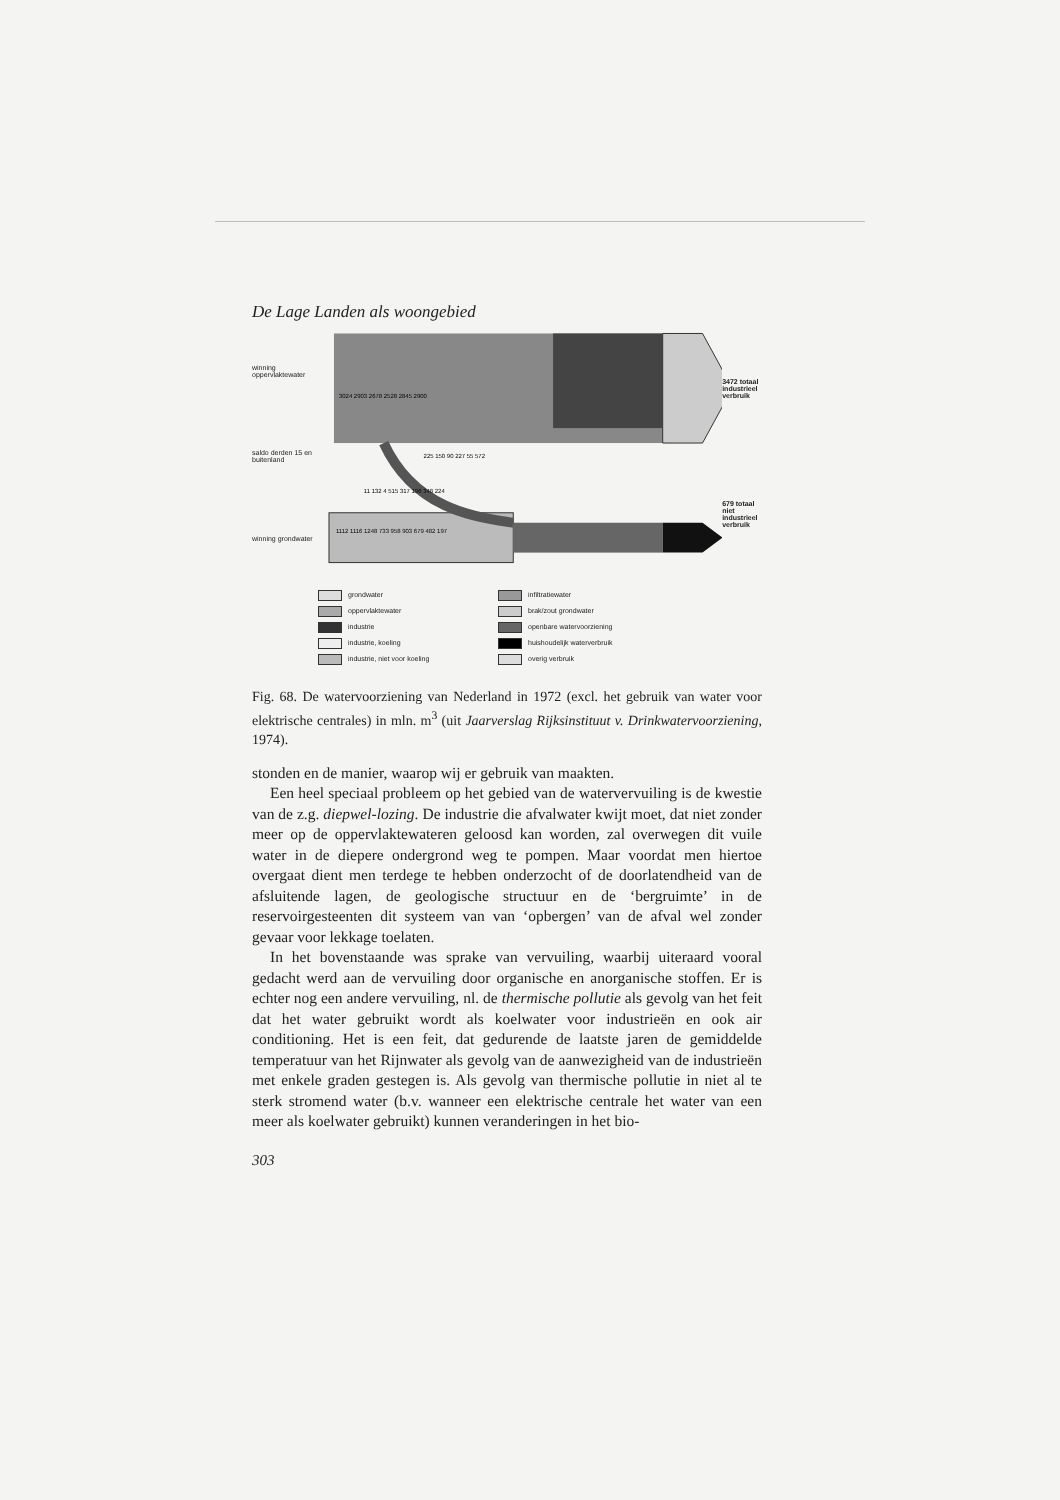De Lage Landen als woongebied
winning oppervlaktewater
saldo derden 15 en buitenland
winning grondwater
3024 2903 2678 2528 2845 2900
1112 1116 1248 733 958 903 679 482 197
225 150 90 227 55 572
11 132 4 515 317 196 348 224
3472 totaal industrieel verbruik
679 totaal niet industrieel verbruik
grondwater infiltratiewater oppervlaktewater brak/zout grondwater industrie openbare watervoorziening industrie, koeling huishoudelijk waterverbruik industrie, niet voor koeling overig verbruik
Fig. 68. De watervoorziening van Nederland in 1972 (excl. het gebruik van water voor elektrische centrales) in mln. m<sup>3</sup> (uit Jaarverslag Rijksinstituut v. Drinkwatervoorziening, 1974).
stonden en de manier, waarop wij er gebruik van maakten.
Een heel speciaal probleem op het gebied van de watervervuiling is de kwestie van de z.g. diepwel-lozing. De industrie die afvalwater kwijt moet, dat niet zonder meer op de oppervlaktewateren geloosd kan worden, zal overwegen dit vuile water in de diepere ondergrond weg te pompen. Maar voordat men hiertoe overgaat dient men terdege te hebben onderzocht of de doorlatendheid van de afsluitende lagen, de geologische structuur en de ‘bergruimte’ in de reservoirgesteenten dit systeem van van ‘opbergen’ van de afval wel zonder gevaar voor lekkage toelaten.
In het bovenstaande was sprake van vervuiling, waarbij uiteraard vooral gedacht werd aan de vervuiling door organische en anorganische stoffen. Er is echter nog een andere vervuiling, nl. de thermische pollutie als gevolg van het feit dat het water gebruikt wordt als koelwater voor industrieën en ook air conditioning. Het is een feit, dat gedurende de laatste jaren de gemiddelde temperatuur van het Rijnwater als gevolg van de aanwezigheid van de industrieën met enkele graden gestegen is. Als gevolg van thermische pollutie in niet al te sterk stromend water (b.v. wanneer een elektrische centrale het water van een meer als koelwater gebruikt) kunnen veranderingen in het bio-
303